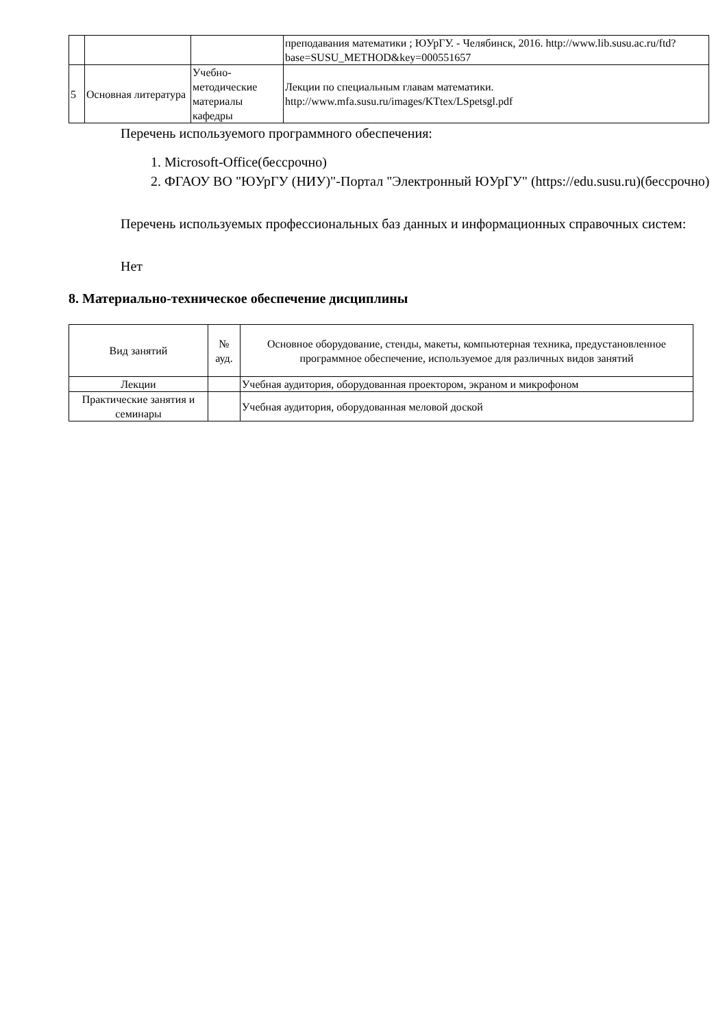| | | | преподавания математики ; ЮУрГУ. - Челябинск, 2016. http://www.lib.susu.ac.ru/ftd?base=SUSU_METHOD&key=000551657 |
| 5 | Основная литература | Учебно-методические материалы кафедры | Лекции по специальным главам математики. http://www.mfa.susu.ru/images/KTtex/LSpetsgl.pdf |
Перечень используемого программного обеспечения:
1. Microsoft-Office(бессрочно)
2. ФГАОУ ВО "ЮУрГУ (НИУ)"-Портал "Электронный ЮУрГУ" (https://edu.susu.ru)(бессрочно)
Перечень используемых профессиональных баз данных и информационных справочных систем:
Нет
8. Материально-техническое обеспечение дисциплины
| Вид занятий | № ауд. | Основное оборудование, стенды, макеты, компьютерная техника, предустановленное программное обеспечение, используемое для различных видов занятий |
| --- | --- | --- |
| Лекции | | Учебная аудитория, оборудованная проектором, экраном и микрофоном |
| Практические занятия и семинары | | Учебная аудитория, оборудованная меловой доской |